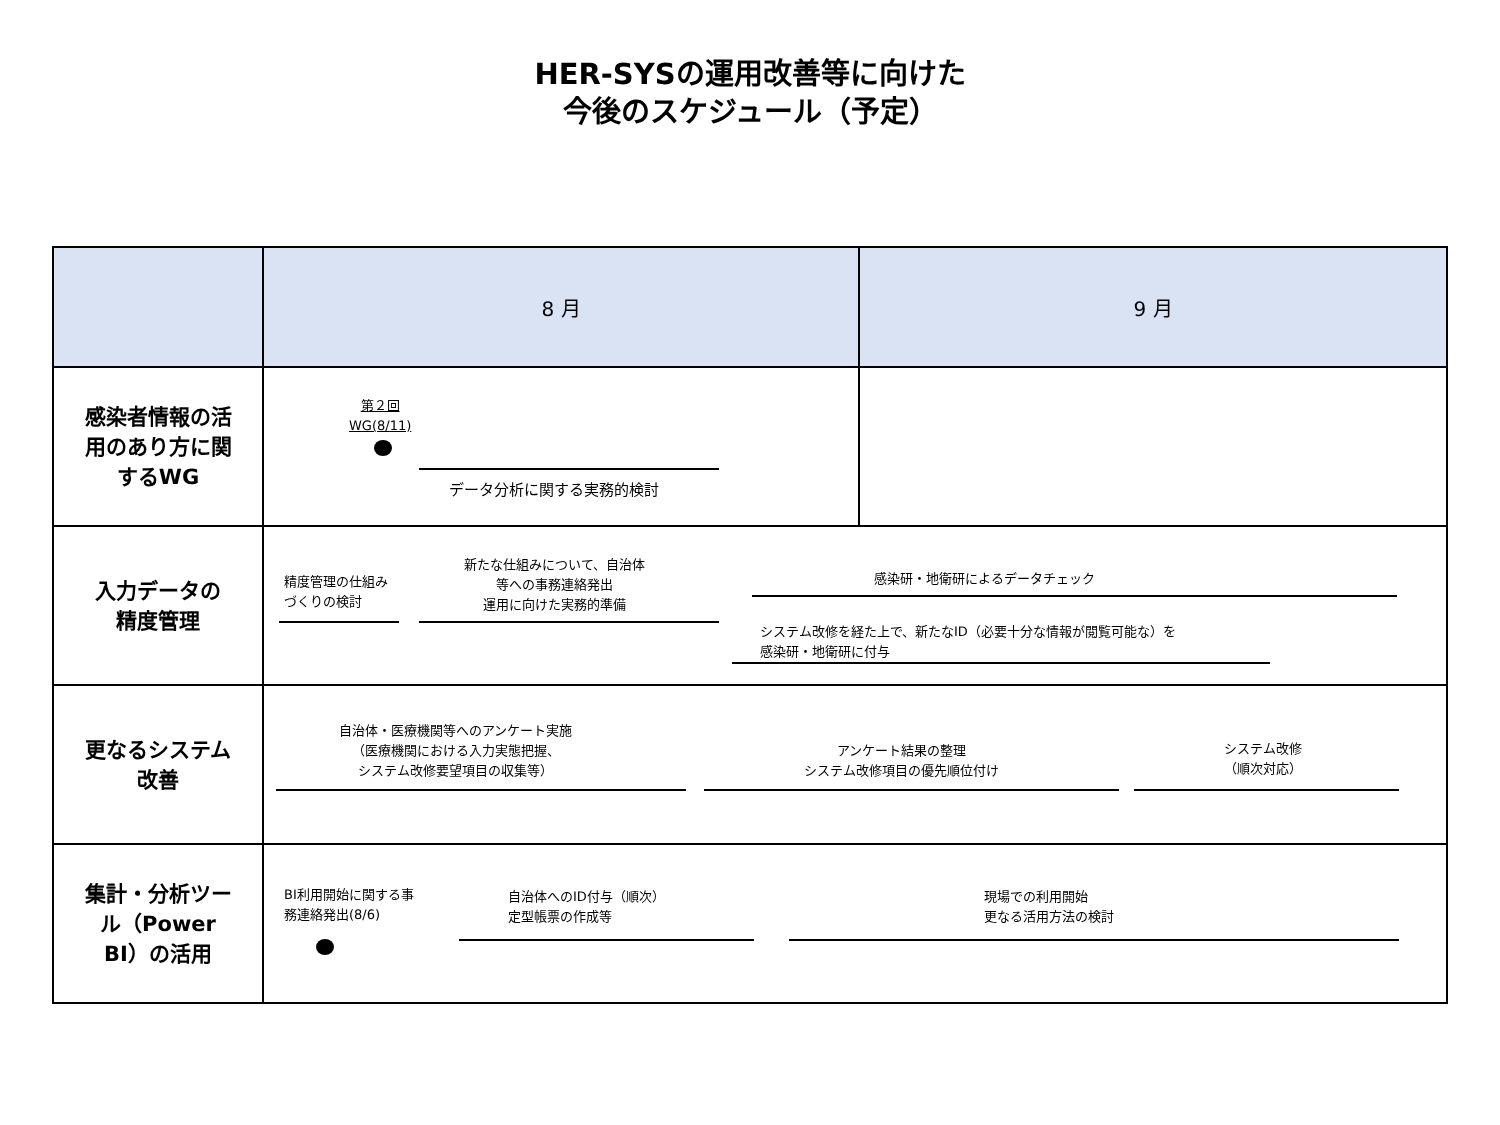HER-SYSの運用改善等に向けた
今後のスケジュール（予定）
| | 8 月 | 9 月 |
| --- | --- | --- |
| 感染者情報の活 用のあり方に関 するWG | 第２回 WG(8/11) データ分析に関する実務的検討 | |
| 入力データの 精度管理 | 精度管理の仕組み づくりの検討 新たな仕組みについて、自治体 等への事務連絡発出 運用に向けた実務的準備 感染研・地衛研によるデータチェック システム改修を経た上で、新たなID（必要十分な情報が閲覧可能な）を 感染研・地衛研に付与 | |
| 更なるシステム 改善 | 自治体・医療機関等へのアンケート実施 （医療機関における入力実態把握、 システム改修要望項目の収集等） アンケート結果の整理 システム改修項目の優先順位付け システム改修 （順次対応） | |
| 集計・分析ツー ル（Power BI）の活用 | BI利用開始に関する事 務連絡発出(8/6) 自治体へのID付与（順次） 定型帳票の作成等 現場での利用開始 更なる活用方法の検討 | |